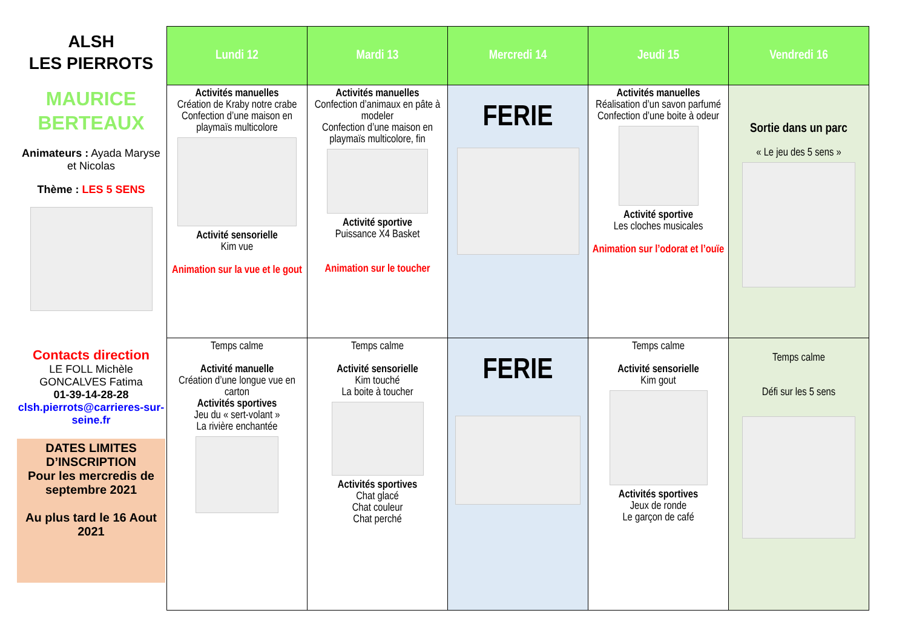ALSH
LES PIERROTS
MAURICE
BERTEAUX
Animateurs : Ayada Maryse et Nicolas
Thème : LES 5 SENS
Contacts direction
LE FOLL Michèle
GONCALVES Fatima
01-39-14-28-28
clsh.pierrots@carrieres-sur-seine.fr
DATES LIMITES D’INSCRIPTION
Pour les mercredis de septembre 2021
Au plus tard le 16 Aout 2021
| Lundi 12 | Mardi 13 | Mercredi 14 | Jeudi 15 | Vendredi 16 |
| --- | --- | --- | --- | --- |
| Activités manuelles Création de Kraby notre crabe Confection d’une maison en playmaïs multicolore Activité sensorielle Kim vue Animation sur la vue et le gout | Activités manuelles Confection d’animaux en pâte à modeler Confection d’une maison en playmaïs multicolore, fin Activité sportive Puissance X4 Basket Animation sur le toucher | FERIE | Activités manuelles Réalisation d’un savon parfumé Confection d’une boite à odeur Activité sportive Les cloches musicales Animation sur l’odorat et l’ouïe | Sortie dans un parc « Le jeu des 5 sens » |
| Temps calme Activité manuelle Création d’une longue vue en carton Activités sportives Jeu du « sert-volant » La rivière enchantée | Temps calme Activité sensorielle Kim touché La boite à toucher Activités sportives Chat glacé Chat couleur Chat perché | FERIE | Temps calme Activité sensorielle Kim gout Activités sportives Jeux de ronde Le garçon de café | Temps calme Défi sur les 5 sens |